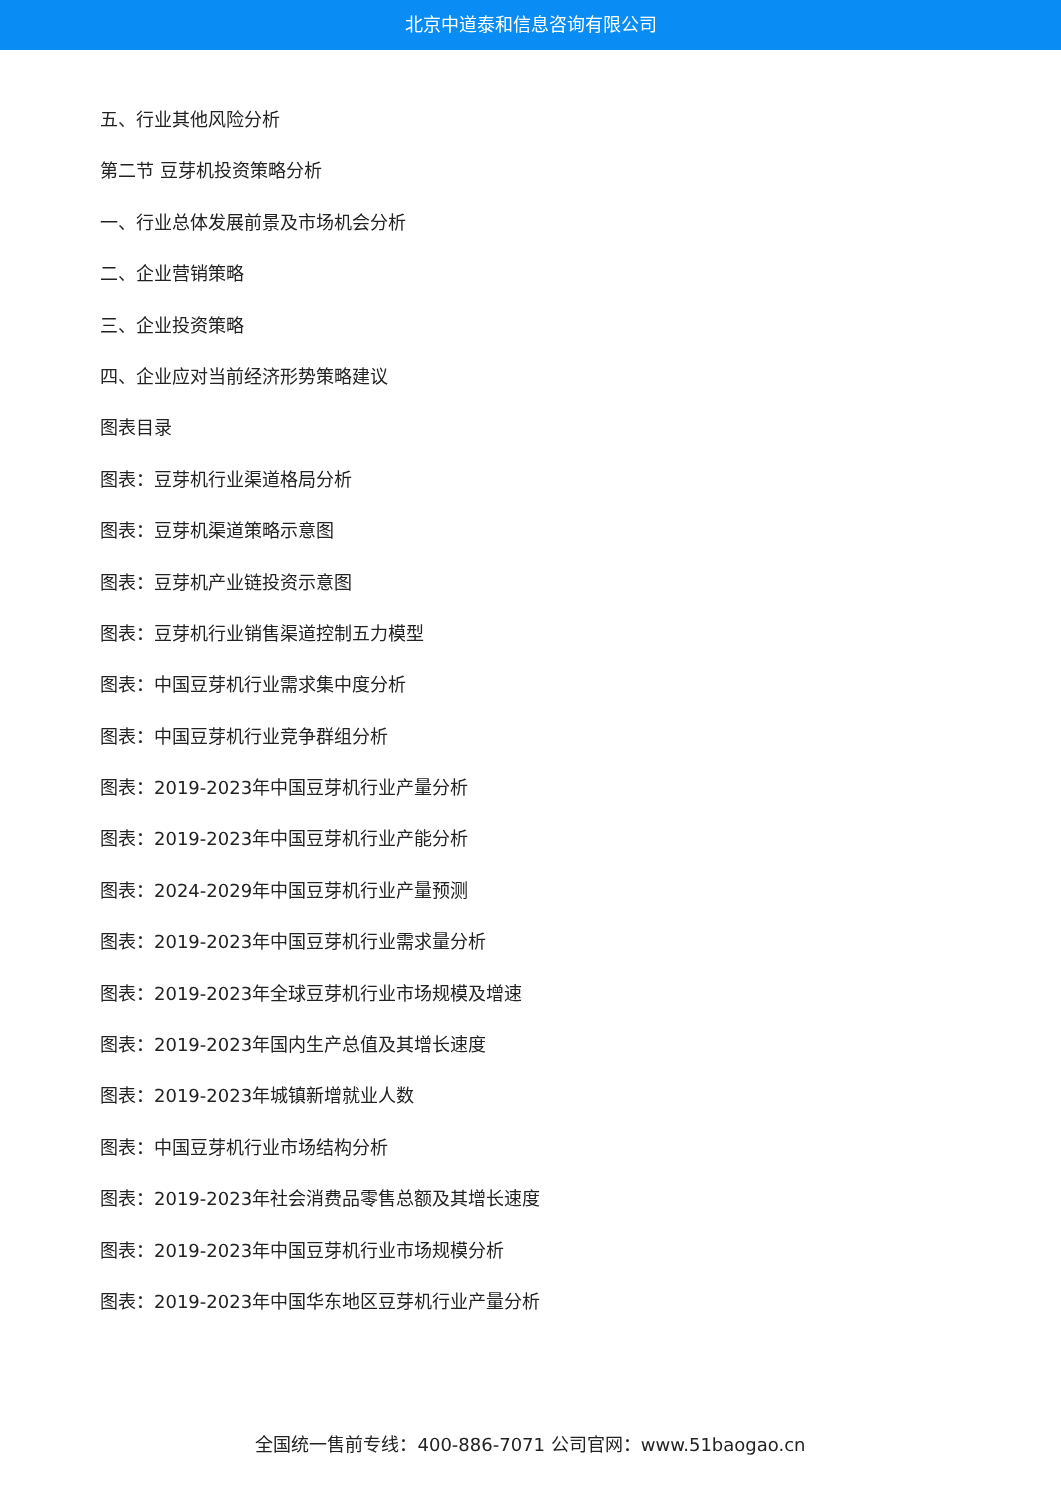北京中道泰和信息咨询有限公司
五、行业其他风险分析
第二节 豆芽机投资策略分析
一、行业总体发展前景及市场机会分析
二、企业营销策略
三、企业投资策略
四、企业应对当前经济形势策略建议
图表目录
图表：豆芽机行业渠道格局分析
图表：豆芽机渠道策略示意图
图表：豆芽机产业链投资示意图
图表：豆芽机行业销售渠道控制五力模型
图表：中国豆芽机行业需求集中度分析
图表：中国豆芽机行业竞争群组分析
图表：2019-2023年中国豆芽机行业产量分析
图表：2019-2023年中国豆芽机行业产能分析
图表：2024-2029年中国豆芽机行业产量预测
图表：2019-2023年中国豆芽机行业需求量分析
图表：2019-2023年全球豆芽机行业市场规模及增速
图表：2019-2023年国内生产总值及其增长速度
图表：2019-2023年城镇新增就业人数
图表：中国豆芽机行业市场结构分析
图表：2019-2023年社会消费品零售总额及其增长速度
图表：2019-2023年中国豆芽机行业市场规模分析
图表：2019-2023年中国华东地区豆芽机行业产量分析
全国统一售前专线：400-886-7071 公司官网：www.51baogao.cn